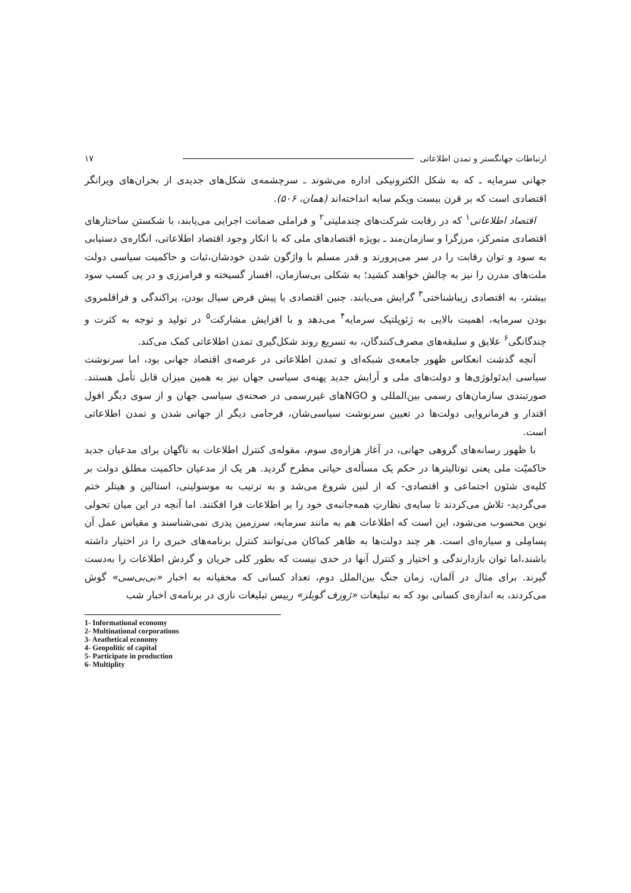ارتباطات جهانگستر و تمدن اطلاعاتی ۱۷
جهانی سرمایه ـ که به شکل الکترونیکی اداره می‌شوند ـ سرچشمه‌ی شکل‌های جدیدی از بحران‌های ویرانگر اقتصادی است که بر قرن بیست ویکم سایه انداخته‌اند (همان، ۵۰۶).
اقتصاد اطلاعاتی<sup>۱</sup> که در رقابت شرکت‌های چندملیتی<sup>۲</sup> و فراملی ضمانت اجرایی می‌یابند، با شکستن ساختارهای اقتصادی متمرکز، مرزگرا و سازمان‌مند ـ بویژه اقتصادهای ملی که با انکار وجود اقتصاد اطلاعاتی، انگاره‌ی دستیابی به سود و توان رقابت را در سر می‌پرورند و قدر مسلم با واژگون شدن خودشان،ثبات و حاکمیت سیاسی دولت ملت‌های مدرن را نیز به چالش خواهند کشید؛ به شکلی بی‌سازمان، افسار گسیخته و فرامرزی و در پی کسب سود بیشتر، به اقتصادی زیباشناختی<sup>۳</sup> گرایش می‌یابند. چنین اقتصادی با پیش فرض سیال بودن، پراکندگی و فراقلمروی بودن سرمایه، اهمیت بالایی به ژئوپلتیک سرمایه<sup>۴</sup> می‌دهد و با افزایش مشارکت<sup>۵</sup> در تولید و توجه به کثرت و چندگانگی<sup>۶</sup> علایق و سلیقه‌های مصرف‌کنندگان، به تسریع روند شکل‌گیری تمدن اطلاعاتی کمک می‌کند.
آنچه گذشت انعکاس ظهور جامعه‌ی شبکه‌ای و تمدن اطلاعاتی در عرصه‌ی اقتصاد جهانی بود، اما سرنوشت سیاسی ایدئولوژی‌ها و دولت‌های ملی و آرایش جدید پهنه‌ی سیاسی جهان نیز به همین میزان قابل تأمل هستند. صورتبندی سازمان‌های رسمی بین‌المللی و NGOهای غیررسمی در صحنه‌ی سیاسی جهان و از سوی دیگر افول اقتدار و فرمانروایی دولت‌ها در تعیین سرنوشت سیاسی‌شان، فرجامی دیگر از جهانی شدن و تمدن اطلاعاتی است.
با ظهور رسانه‌های گروهی جهانی، در آغاز هزاره‌ی سوم، مقوله‌ی کنترل اطلاعات به ناگهان برای مدعیان جدید حاکمیّت ملی یعنی توتالیترها در حکم یک مسأله‌ی حیاتی مطرح گردید. هر یک از مدعیان حاکمیت مطلق دولت بر کلیه‌ی شئون اجتماعی و اقتصادی- که از لنین شروع می‌شد و به ترتیب به موسولینی، استالین و هیتلر ختم می‌گردید- تلاش می‌کردند تا سایه‌ی نظارتِ همه‌جانبه‌ی خود را بر اطلاعات فرا افکنند. اما آنچه در این میان تحولی نوین محسوب می‌شود، این است که اطلاعات هم به مانند سرمایه، سرزمین پدری نمی‌شناسند و مقیاس عمل آن پسامِلی و سیاره‌ای است. هر چند دولت‌ها به ظاهر کماکان می‌توانند کنترل برنامه‌های خبری را در اختیار داشته باشند،اما توان بازدارندگی و اختیار و کنترل آنها در حدی نیست که بطور کلی جریان و گردش اطلاعات را به‌دست گیرند. برای مثال در آلمان، زمان جنگ بین‌الملل دوم، تعداد کسانی که مخفیانه به اخبار «بی‌بی‌سی» گوش می‌کردند، به اندازه‌ی کسانی بود که به تبلیغات «ژوزف گوبلز» رییس تبلیغات نازی در برنامه‌ی اخبار شب
1- Informational economy
2- Multinational corporations
3- Aeathetical economy
4- Geopolitic of capital
5- Participate in production
6- Multiplity